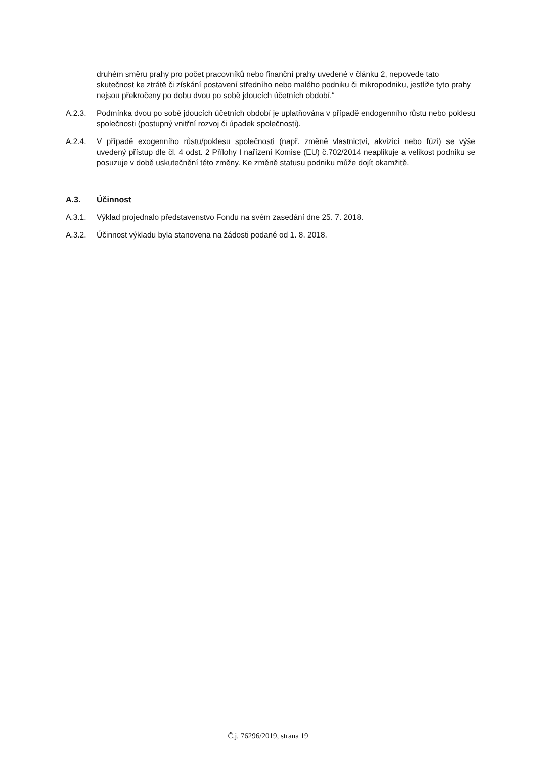druhém směru prahy pro počet pracovníků nebo finanční prahy uvedené v článku 2, nepovede tato skutečnost ke ztrátě či získání postavení středního nebo malého podniku či mikropodniku, jestliže tyto prahy nejsou překročeny po dobu dvou po sobě jdoucích účetních období.“
A.2.3. Podmínka dvou po sobě jdoucích účetních období je uplatňována v případě endogenního růstu nebo poklesu společnosti (postupný vnitřní rozvoj či úpadek společnosti).
A.2.4. V případě exogenního růstu/poklesu společnosti (např. změně vlastnictví, akvizici nebo fúzi) se výše uvedený přístup dle čl. 4 odst. 2 Přílohy I nařízení Komise (EU) č.702/2014 neaplikuje a velikost podniku se posuzuje v době uskutečnění této změny. Ke změně statusu podniku může dojít okamžitě.
A.3. Účinnost
A.3.1. Výklad projednalo představenstvo Fondu na svém zasedání dne 25. 7. 2018.
A.3.2. Účinnost výkladu byla stanovena na žádosti podané od 1. 8. 2018.
Č.j. 76296/2019, strana 19